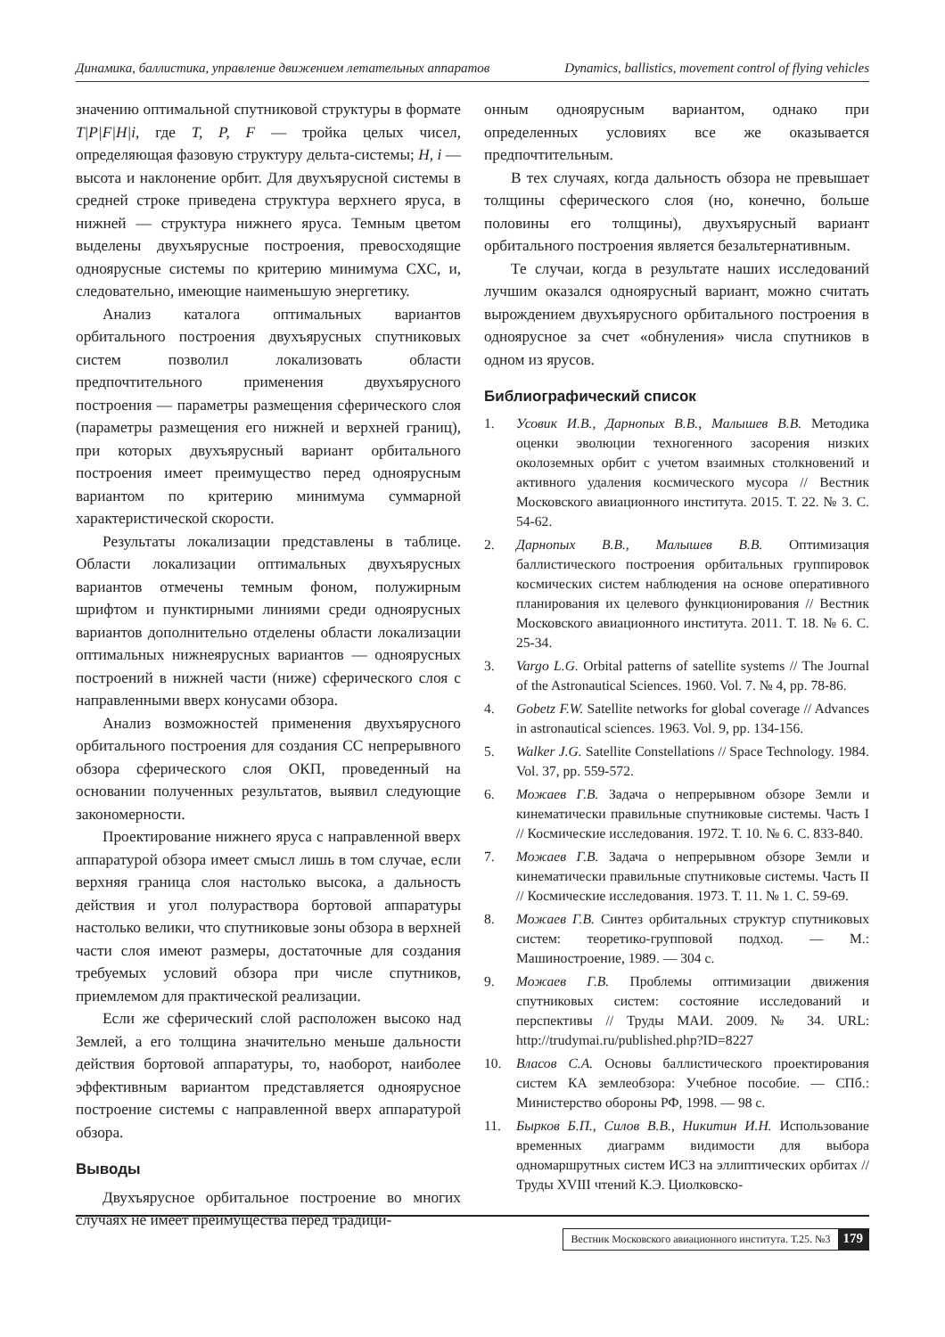Динамика, баллистика, управление движением летательных аппаратов Dynamics, ballistics, movement control of flying vehicles
значению оптимальной спутниковой структуры в формате T|P|F|H|i, где T, P, F — тройка целых чисел, определяющая фазовую структуру дельта-системы; H, i — высота и наклонение орбит. Для двухъярусной системы в средней строке приведена структура верхнего яруса, в нижней — структура нижнего яруса. Темным цветом выделены двухъярусные построения, превосходящие одноярусные системы по критерию минимума СХС, и, следовательно, имеющие наименьшую энергетику.
Анализ каталога оптимальных вариантов орбитального построения двухъярусных спутниковых систем позволил локализовать области предпочтительного применения двухъярусного построения — параметры размещения сферического слоя (параметры размещения его нижней и верхней границ), при которых двухъярусный вариант орбитального построения имеет преимущество перед одноярусным вариантом по критерию минимума суммарной характеристической скорости.
Результаты локализации представлены в таблице. Области локализации оптимальных двухъярусных вариантов отмечены темным фоном, полужирным шрифтом и пунктирными линиями среди одноярусных вариантов дополнительно отделены области локализации оптимальных нижнеярусных вариантов — одноярусных построений в нижней части (ниже) сферического слоя с направленными вверх конусами обзора.
Анализ возможностей применения двухъярусного орбитального построения для создания СС непрерывного обзора сферического слоя ОКП, проведенный на основании полученных результатов, выявил следующие закономерности.
Проектирование нижнего яруса с направленной вверх аппаратурой обзора имеет смысл лишь в том случае, если верхняя граница слоя настолько высока, а дальность действия и угол полураствора бортовой аппаратуры настолько велики, что спутниковые зоны обзора в верхней части слоя имеют размеры, достаточные для создания требуемых условий обзора при числе спутников, приемлемом для практической реализации.
Если же сферический слой расположен высоко над Землей, а его толщина значительно меньше дальности действия бортовой аппаратуры, то, наоборот, наиболее эффективным вариантом представляется одноярусное построение системы с направленной вверх аппаратурой обзора.
Выводы
Двухъярусное орбитальное построение во многих случаях не имеет преимущества перед традици-
онным одноярусным вариантом, однако при определенных условиях все же оказывается предпочтительным.
В тех случаях, когда дальность обзора не превышает толщины сферического слоя (но, конечно, больше половины его толщины), двухъярусный вариант орбитального построения является безальтернативным.
Те случаи, когда в результате наших исследований лучшим оказался одноярусный вариант, можно считать вырождением двухъярусного орбитального построения в одноярусное за счет «обнуления» числа спутников в одном из ярусов.
Библиографический список
1. Усовик И.В., Дарнопых В.В., Малышев В.В. Методика оценки эволюции техногенного засорения низких околоземных орбит с учетом взаимных столкновений и активного удаления космического мусора // Вестник Московского авиационного института. 2015. Т. 22. № 3. С. 54-62.
2. Дарнопых В.В., Малышев В.В. Оптимизация баллистического построения орбитальных группировок космических систем наблюдения на основе оперативного планирования их целевого функционирования // Вестник Московского авиационного института. 2011. Т. 18. № 6. С. 25-34.
3. Vargo L.G. Orbital patterns of satellite systems // The Journal of the Astronautical Sciences. 1960. Vol. 7. № 4, pp. 78-86.
4. Gobetz F.W. Satellite networks for global coverage // Advances in astronautical sciences. 1963. Vol. 9, pp. 134-156.
5. Walker J.G. Satellite Constellations // Space Technology. 1984. Vol. 37, pp. 559-572.
6. Можаев Г.В. Задача о непрерывном обзоре Земли и кинематически правильные спутниковые системы. Часть I // Космические исследования. 1972. Т. 10. № 6. С. 833-840.
7. Можаев Г.В. Задача о непрерывном обзоре Земли и кинематически правильные спутниковые системы. Часть II // Космические исследования. 1973. Т. 11. № 1. С. 59-69.
8. Можаев Г.В. Синтез орбитальных структур спутниковых систем: теоретико-групповой подход. — М.: Машиностроение, 1989. — 304 с.
9. Можаев Г.В. Проблемы оптимизации движения спутниковых систем: состояние исследований и перспективы // Труды МАИ. 2009. № 34. URL: http://trudymai.ru/published.php?ID=8227
10. Власов С.А. Основы баллистического проектирования систем КА землеобзора: Учебное пособие. — СПб.: Министерство обороны РФ, 1998. — 98 с.
11. Бырков Б.П., Силов В.В., Никитин И.Н. Использование временных диаграмм видимости для выбора одномаршрутных систем ИСЗ на эллиптических орбитах // Труды XVIII чтений К.Э. Циолковско-
Вестник Московского авиационного института. Т.25. №3 179